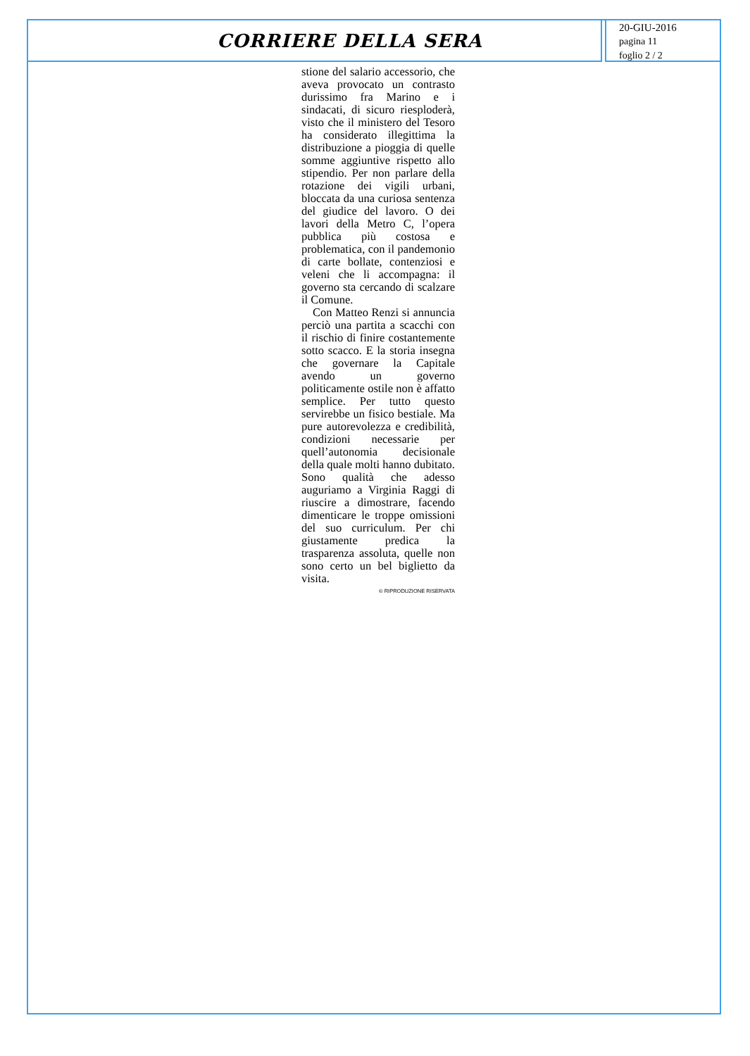CORRIERE DELLA SERA
20-GIU-2016
pagina 11
foglio 2 / 2
stione del salario accessorio, che aveva provocato un contrasto durissimo fra Marino e i sindacati, di sicuro riesploderà, visto che il ministero del Tesoro ha considerato illegittima la distribuzione a pioggia di quelle somme aggiuntive rispetto allo stipendio. Per non parlare della rotazione dei vigili urbani, bloccata da una curiosa sentenza del giudice del lavoro. O dei lavori della Metro C, l’opera pubblica più costosa e problematica, con il pandemonio di carte bollate, contenziosi e veleni che li accompagna: il governo sta cercando di scalzare il Comune.
Con Matteo Renzi si annuncia perciò una partita a scacchi con il rischio di finire costantemente sotto scacco. E la storia insegna che governare la Capitale avendo un governo politicamente ostile non è affatto semplice. Per tutto questo servirebbe un fisico bestiale. Ma pure autorevolezza e credibilità, condizioni necessarie per quell’autonomia decisionale della quale molti hanno dubitato. Sono qualità che adesso auguriamo a Virginia Raggi di riuscire a dimostrare, facendo dimenticare le troppe omissioni del suo curriculum. Per chi giustamente predica la trasparenza assoluta, quelle non sono certo un bel biglietto da visita.
© RIPRODUZIONE RISERVATA